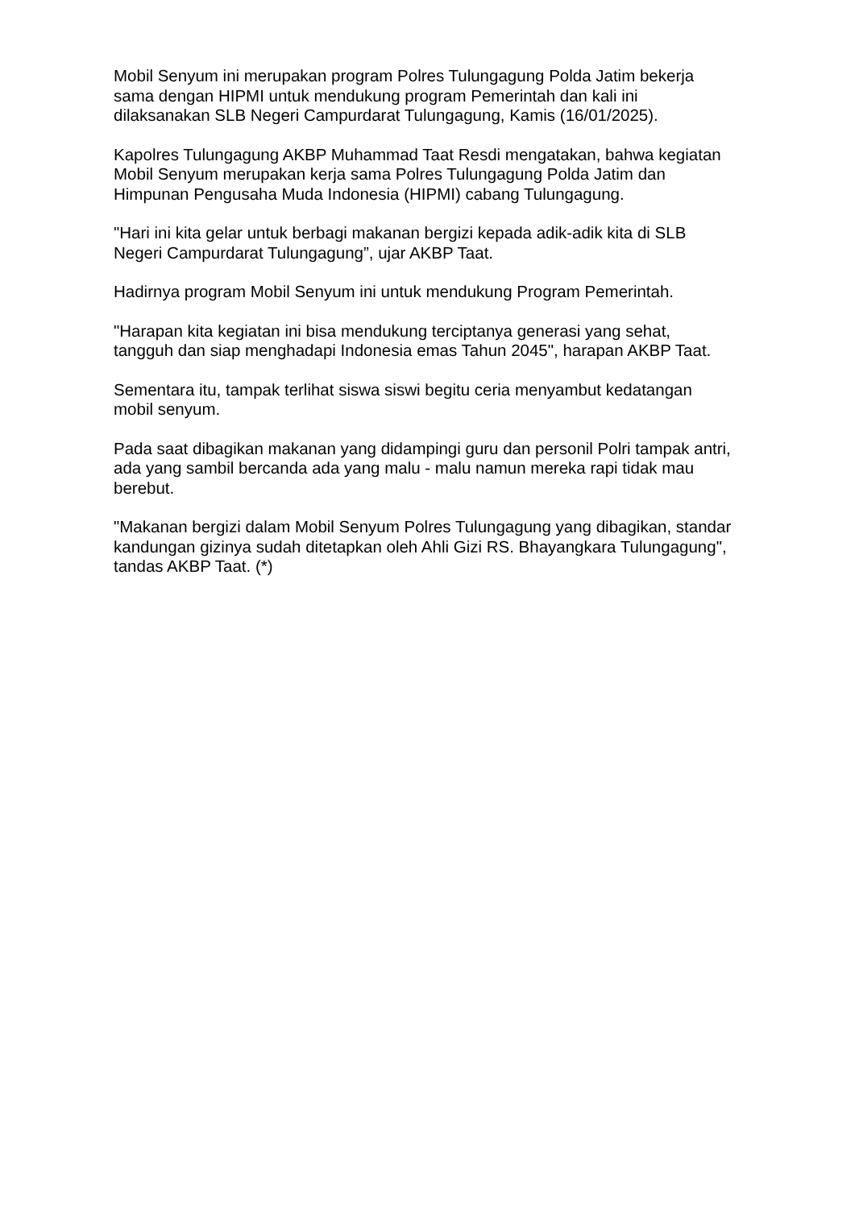Mobil Senyum ini merupakan program Polres Tulungagung Polda Jatim bekerja sama dengan HIPMI untuk mendukung program Pemerintah dan kali ini dilaksanakan SLB Negeri Campurdarat Tulungagung, Kamis (16/01/2025).
Kapolres Tulungagung AKBP Muhammad Taat Resdi mengatakan, bahwa kegiatan Mobil Senyum merupakan kerja sama Polres Tulungagung Polda Jatim dan Himpunan Pengusaha Muda Indonesia (HIPMI) cabang Tulungagung.
"Hari ini kita gelar untuk berbagi makanan bergizi kepada adik-adik kita di SLB Negeri Campurdarat Tulungagung”, ujar AKBP Taat.
Hadirnya program Mobil Senyum ini untuk mendukung Program Pemerintah.
"Harapan kita kegiatan ini bisa mendukung terciptanya generasi yang sehat, tangguh dan siap menghadapi Indonesia emas Tahun 2045", harapan AKBP Taat.
Sementara itu, tampak terlihat siswa siswi begitu ceria menyambut kedatangan mobil senyum.
Pada saat dibagikan makanan yang didampingi guru dan personil Polri tampak antri, ada yang sambil bercanda ada yang malu - malu namun mereka rapi tidak mau berebut.
"Makanan bergizi dalam Mobil Senyum Polres Tulungagung yang dibagikan, standar kandungan gizinya sudah ditetapkan oleh Ahli Gizi RS. Bhayangkara Tulungagung", tandas AKBP Taat. (*)